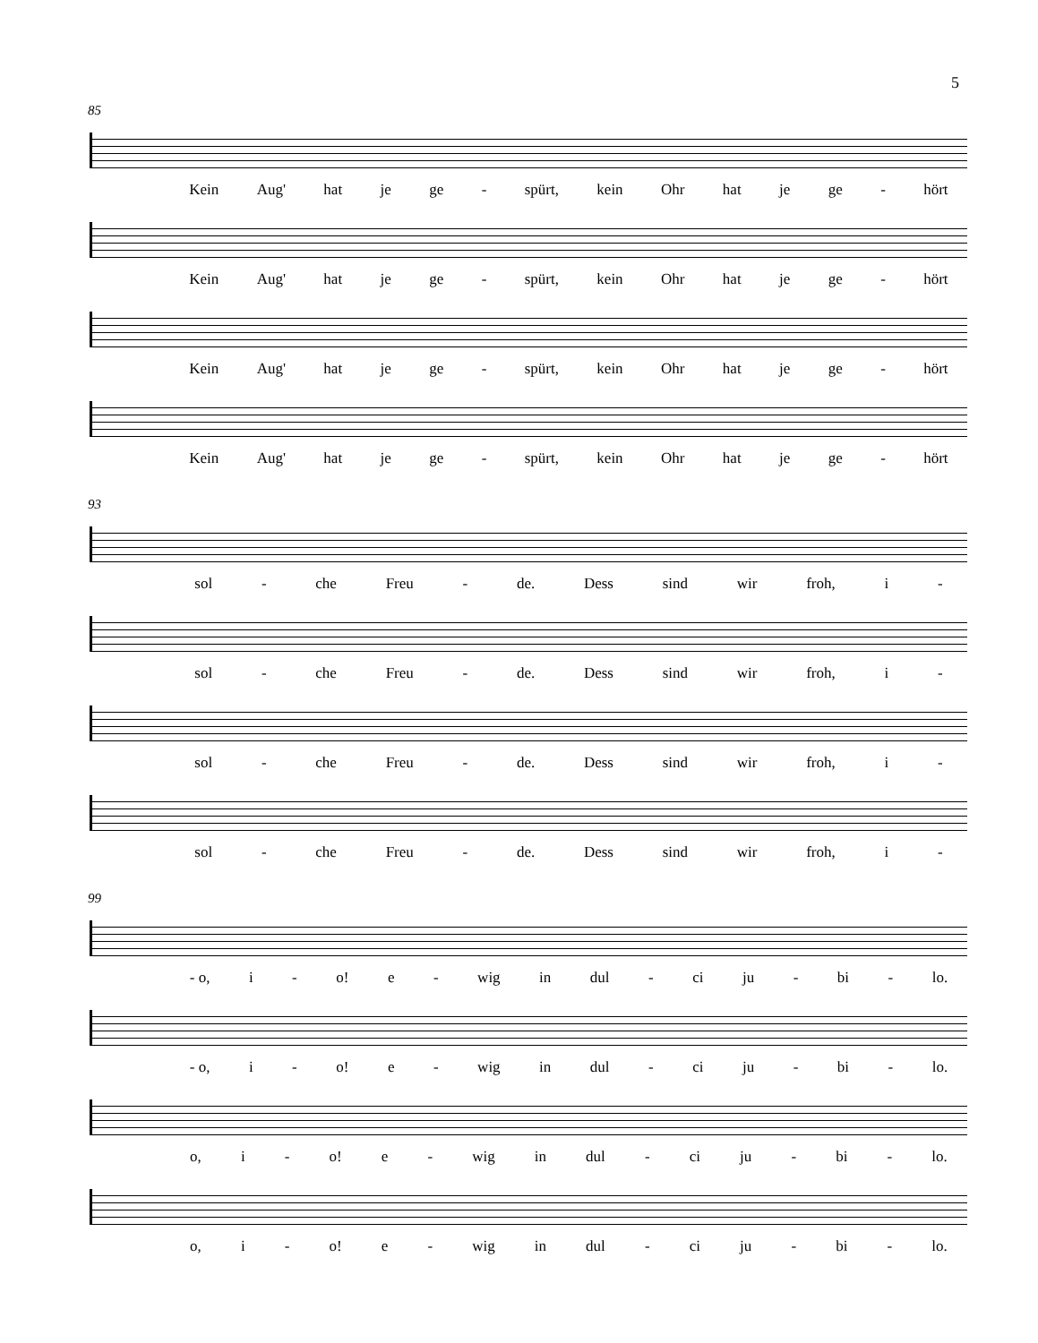5
85
Kein Aug' hat je ge - spürt, kein Ohr hat je ge - hört
Kein Aug' hat je ge - spürt, kein Ohr hat je ge - hört
Kein Aug' hat je ge - spürt, kein Ohr hat je ge - hört
Kein Aug' hat je ge - spürt, kein Ohr hat je ge - hört
93
sol - che Freu - de. Dess sind wir froh, i -
sol - che Freu - de. Dess sind wir froh, i -
sol - che Freu - de. Dess sind wir froh, i -
sol - che Freu - de. Dess sind wir froh, i -
99
- o, i - o! e - wig in dul - ci ju - bi - lo.
- o, i - o! e - wig in dul - ci ju - bi - lo.
o, i - o! e - wig in dul - ci ju - bi - lo.
o, i - o! e - wig in dul - ci ju - bi - lo.